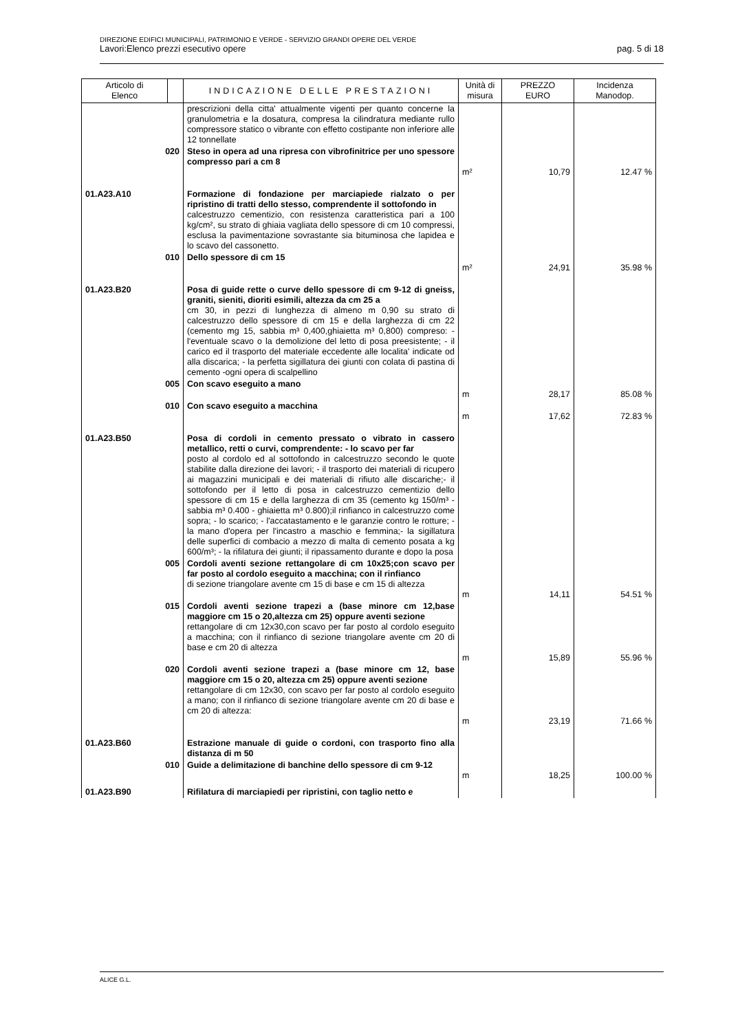DIREZIONE EDIFICI MUNICIPALI, PATRIMONIO E VERDE - SERVIZIO GRANDI OPERE DEL VERDE
Lavori:Elenco prezzi esecutivo opere pag. 5 di 18
| Articolo di Elenco | | INDICAZIONE DELLE PRESTAZIONI | Unità di misura | PREZZO EURO | Incidenza Manodop. |
| --- | --- | --- | --- | --- | --- |
| | | prescrizioni della citta' attualmente vigenti per quanto concerne la granulometria e la dosatura, compresa la cilindratura mediante rullo compressore statico o vibrante con effetto costipante non inferiore alle 12 tonnellate | | | |
| 020 | | Steso in opera ad una ripresa con vibrofinitrice per uno spessore compresso pari a cm 8 | m² | 10,79 | 12.47 % |
| 01.A23.A10 | | Formazione di fondazione per marciapiede rialzato o per ripristino di tratti dello stesso, comprendente il sottofondo in calcestruzzo cementizio, con resistenza caratteristica pari a 100 kg/cm², su strato di ghiaia vagliata dello spessore di cm 10 compressi, esclusa la pavimentazione sovrastante sia bituminosa che lapidea e lo scavo del cassonetto. | | | |
| 010 | | Dello spessore di cm 15 | m² | 24,91 | 35.98 % |
| 01.A23.B20 | | Posa di guide rette o curve dello spessore di cm 9-12 di gneiss, graniti, sieniti, dioriti esimili, altezza da cm 25 a cm 30, in pezzi di lunghezza di almeno m 0,90 su strato di calcestruzzo dello spessore di cm 15 e della larghezza di cm 22 (cemento mg 15, sabbia m³ 0,400,ghiaietta m³ 0,800) compreso: - l'eventuale scavo o la demolizione del letto di posa preesistente; - il carico ed il trasporto del materiale eccedente alle localita' indicate od alla discarica; - la perfetta sigillatura dei giunti con colata di pastina di cemento -ogni opera di scalpellino | | | |
| 005 | | Con scavo eseguito a mano | m | 28,17 | 85.08 % |
| 010 | | Con scavo eseguito a macchina | m | 17,62 | 72.83 % |
| 01.A23.B50 | | Posa di cordoli in cemento pressato o vibrato in cassero metallico, retti o curvi, comprendente: - lo scavo per far posto al cordolo ed al sottofondo in calcestruzzo secondo le quote stabilite dalla direzione dei lavori; - il trasporto dei materiali di ricupero ai magazzini municipali e dei materiali di rifiuto alle discariche;- il sottofondo per il letto di posa in calcestruzzo cementizio dello spessore di cm 15 e della larghezza di cm 35 (cemento kg 150/m³ - sabbia m³ 0.400 - ghiaietta m³ 0.800);il rinfianco in calcestruzzo come sopra; - lo scarico; - l'accatastamento e le garanzie contro le rotture; - la mano d'opera per l'incastro a maschio e femmina;- la sigillatura delle superfici di combacio a mezzo di malta di cemento posata a kg 600/m³; - la rifilatura dei giunti; il ripassamento durante e dopo la posa | | | |
| 005 | | Cordoli aventi sezione rettangolare di cm 10x25;con scavo per far posto al cordolo eseguito a macchina; con il rinfianco di sezione triangolare avente cm 15 di base e cm 15 di altezza | m | 14,11 | 54.51 % |
| 015 | | Cordoli aventi sezione trapezi a (base minore cm 12,base maggiore cm 15 o 20,altezza cm 25) oppure aventi sezione rettangolare di cm 12x30,con scavo per far posto al cordolo eseguito a macchina; con il rinfianco di sezione triangolare avente cm 20 di base e cm 20 di altezza | m | 15,89 | 55.96 % |
| 020 | | Cordoli aventi sezione trapezi a (base minore cm 12, base maggiore cm 15 o 20, altezza cm 25) oppure aventi sezione rettangolare di cm 12x30, con scavo per far posto al cordolo eseguito a mano; con il rinfianco di sezione triangolare avente cm 20 di base e cm 20 di altezza: | m | 23,19 | 71.66 % |
| 01.A23.B60 | | Estrazione manuale di guide o cordoni, con trasporto fino alla distanza di m 50 | | | |
| 010 | | Guide a delimitazione di banchine dello spessore di cm 9-12 | m | 18,25 | 100.00 % |
| 01.A23.B90 | | Rifilatura di marciapiedi per ripristini, con taglio netto e | | | |
ALICE G.L.